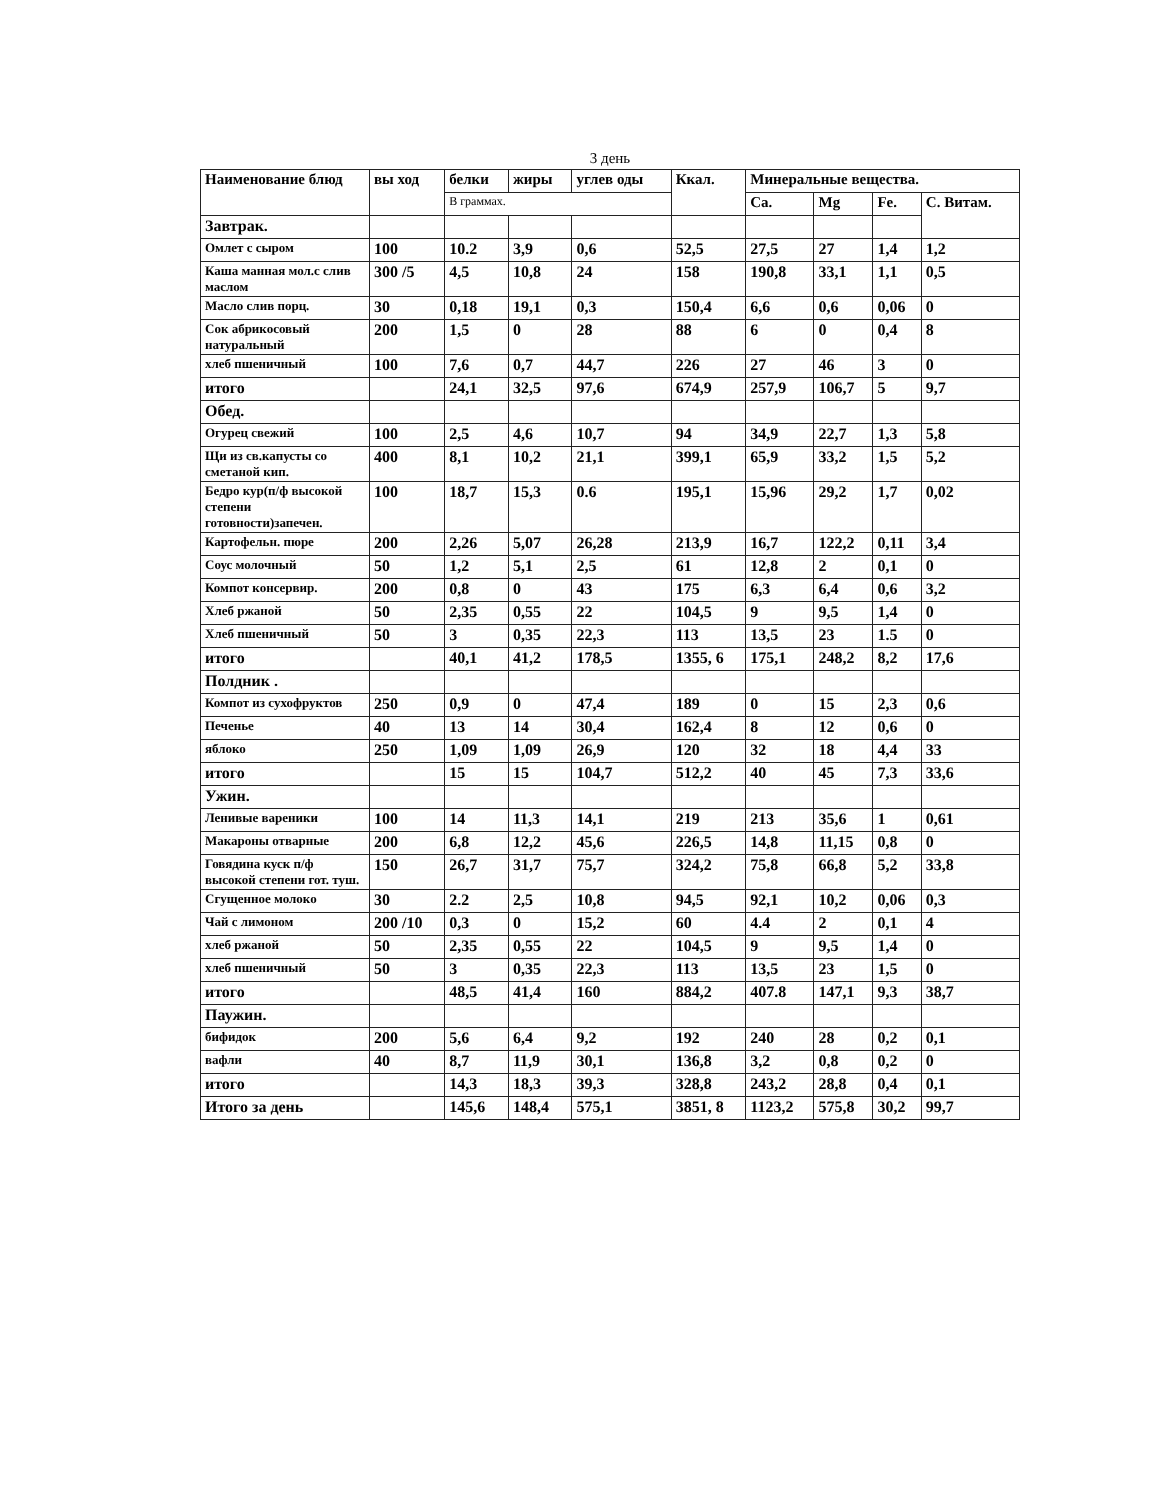3 день
| Наименование блюд | вы ход | белки | жиры | углев оды | Ккал. | Минеральные вещества. | | | |
| --- | --- | --- | --- | --- | --- | --- | --- | --- | --- |
| | | В граммах. | | | | Ca. | Mg | Fe. | С. Витам. |
| Завтрак. | | | | | | | | | |
| Омлет с сыром | 100 | 10.2 | 3,9 | 0,6 | 52,5 | 27,5 | 27 | 1,4 | 1,2 |
| Каша манная мол.с слив маслом | 300 /5 | 4,5 | 10,8 | 24 | 158 | 190,8 | 33,1 | 1,1 | 0,5 |
| Масло слив порц. | 30 | 0,18 | 19,1 | 0,3 | 150,4 | 6,6 | 0,6 | 0,06 | 0 |
| Сок абрикосовый натуральный | 200 | 1,5 | 0 | 28 | 88 | 6 | 0 | 0,4 | 8 |
| хлеб пшеничный | 100 | 7,6 | 0,7 | 44,7 | 226 | 27 | 46 | 3 | 0 |
| итого | | 24,1 | 32,5 | 97,6 | 674,9 | 257,9 | 106,7 | 5 | 9,7 |
| Обед. | | | | | | | | | |
| Огурец свежий | 100 | 2,5 | 4,6 | 10,7 | 94 | 34,9 | 22,7 | 1,3 | 5,8 |
| Щи из св.капусты со сметаной кип. | 400 | 8,1 | 10,2 | 21,1 | 399,1 | 65,9 | 33,2 | 1,5 | 5,2 |
| Бедро кур(п/ф высокой степени готовности)запечен. | 100 | 18,7 | 15,3 | 0.6 | 195,1 | 15,96 | 29,2 | 1,7 | 0,02 |
| Картофельн. пюре | 200 | 2,26 | 5,07 | 26,28 | 213,9 | 16,7 | 122,2 | 0,11 | 3,4 |
| Соус молочный | 50 | 1,2 | 5,1 | 2,5 | 61 | 12,8 | 2 | 0,1 | 0 |
| Компот консервир. | 200 | 0,8 | 0 | 43 | 175 | 6,3 | 6,4 | 0,6 | 3,2 |
| Хлеб ржаной | 50 | 2,35 | 0,55 | 22 | 104,5 | 9 | 9,5 | 1,4 | 0 |
| Хлеб пшеничный | 50 | 3 | 0,35 | 22,3 | 113 | 13,5 | 23 | 1.5 | 0 |
| итого | | 40,1 | 41,2 | 178,5 | 1355, 6 | 175,1 | 248,2 | 8,2 | 17,6 |
| Полдник . | | | | | | | | | |
| Компот из сухофруктов | 250 | 0,9 | 0 | 47,4 | 189 | 0 | 15 | 2,3 | 0,6 |
| Печенье | 40 | 13 | 14 | 30,4 | 162,4 | 8 | 12 | 0,6 | 0 |
| яблоко | 250 | 1,09 | 1,09 | 26,9 | 120 | 32 | 18 | 4,4 | 33 |
| итого | | 15 | 15 | 104,7 | 512,2 | 40 | 45 | 7,3 | 33,6 |
| Ужин. | | | | | | | | | |
| Ленивые вареники | 100 | 14 | 11,3 | 14,1 | 219 | 213 | 35,6 | 1 | 0,61 |
| Макароны отварные | 200 | 6,8 | 12,2 | 45,6 | 226,5 | 14,8 | 11,15 | 0,8 | 0 |
| Говядина куск п/ф высокой степени гот. туш. | 150 | 26,7 | 31,7 | 75,7 | 324,2 | 75,8 | 66,8 | 5,2 | 33,8 |
| Сгущенное молоко | 30 | 2.2 | 2,5 | 10,8 | 94,5 | 92,1 | 10,2 | 0,06 | 0,3 |
| Чай с лимоном | 200 /10 | 0,3 | 0 | 15,2 | 60 | 4.4 | 2 | 0,1 | 4 |
| хлеб ржаной | 50 | 2,35 | 0,55 | 22 | 104,5 | 9 | 9,5 | 1,4 | 0 |
| хлеб пшеничный | 50 | 3 | 0,35 | 22,3 | 113 | 13,5 | 23 | 1,5 | 0 |
| итого | | 48,5 | 41,4 | 160 | 884,2 | 407.8 | 147,1 | 9,3 | 38,7 |
| Паужин. | | | | | | | | | |
| бифидок | 200 | 5,6 | 6,4 | 9,2 | 192 | 240 | 28 | 0,2 | 0,1 |
| вафли | 40 | 8,7 | 11,9 | 30,1 | 136,8 | 3,2 | 0,8 | 0,2 | 0 |
| итого | | 14,3 | 18,3 | 39,3 | 328,8 | 243,2 | 28,8 | 0,4 | 0,1 |
| Итого за день | | 145,6 | 148,4 | 575,1 | 3851, 8 | 1123,2 | 575,8 | 30,2 | 99,7 |